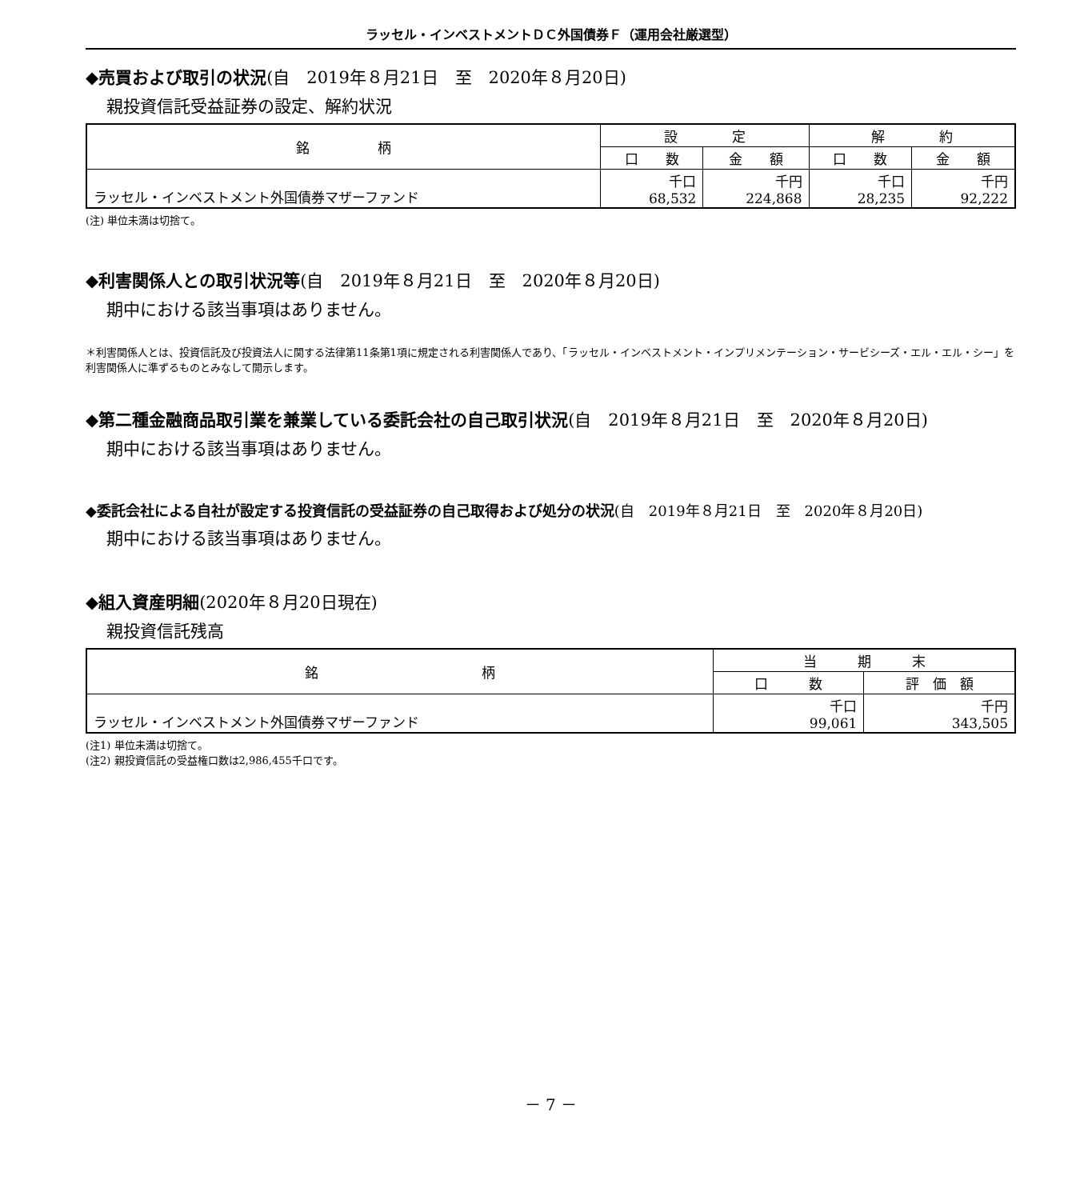ラッセル・インベストメントＤＣ外国債券Ｆ（運用会社厳選型）
◆売買および取引の状況(自　2019年８月21日　至　2020年８月20日)
親投資信託受益証券の設定、解約状況
| 銘 柄 | 設 定 | | 解 約 | |
| --- | --- | --- | --- | --- |
| | 口 数 | 金 額 | 口 数 | 金 額 |
| ラッセル・インベストメント外国債券マザーファンド | 千口 68,532 | 千円 224,868 | 千口 28,235 | 千円 92,222 |
(注) 単位未満は切捨て。
◆利害関係人との取引状況等(自　2019年８月21日　至　2020年８月20日)
期中における該当事項はありません。
＊利害関係人とは、投資信託及び投資法人に関する法律第11条第1項に規定される利害関係人であり、「ラッセル・インベストメント・インプリメンテーション・サービシーズ・エル・エル・シー」を利害関係人に準ずるものとみなして開示します。
◆第二種金融商品取引業を兼業している委託会社の自己取引状況(自　2019年８月21日　至　2020年８月20日)
期中における該当事項はありません。
◆委託会社による自社が設定する投資信託の受益証券の自己取得および処分の状況(自　2019年８月21日　至　2020年８月20日)
期中における該当事項はありません。
◆組入資産明細(2020年８月20日現在)
親投資信託残高
| 銘 柄 | 当 期 末 | |
| --- | --- | --- |
| | 口 数 | 評 価 額 |
| ラッセル・インベストメント外国債券マザーファンド | 千口 99,061 | 千円 343,505 |
(注1) 単位未満は切捨て。
(注2) 親投資信託の受益権口数は2,986,455千口です。
－ 7 －